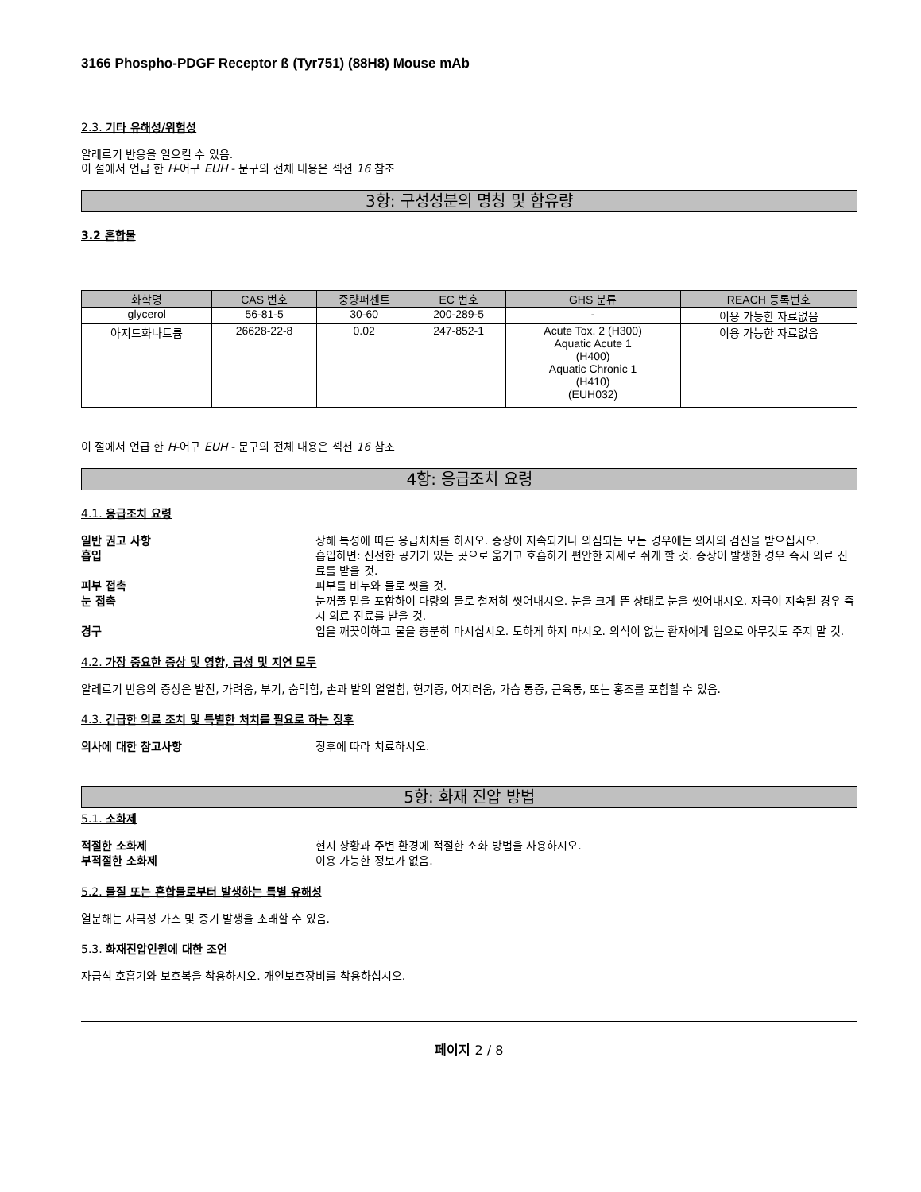3166 Phospho-PDGF Receptor ß (Tyr751) (88H8) Mouse mAb
2.3. 기타 유해성/위험성
알레르기 반응을 일으킬 수 있음.
이 절에서 언급 한 H-어구 EUH - 문구의 전체 내용은 섹션 16 참조
3항: 구성성분의 명칭 및 함유량
3.2 혼합물
| 화학명 | CAS 번호 | 중량퍼센트 | EC 번호 | GHS 분류 | REACH 등록번호 |
| --- | --- | --- | --- | --- | --- |
| glycerol | 56-81-5 | 30-60 | 200-289-5 | - | 이용 가능한 자료없음 |
| 아지드화나트륨 | 26628-22-8 | 0.02 | 247-852-1 | Acute Tox. 2 (H300) Aquatic Acute 1 (H400) Aquatic Chronic 1 (H410) (EUH032) | 이용 가능한 자료없음 |
이 절에서 언급 한 H-어구 EUH - 문구의 전체 내용은 섹션 16 참조
4항: 응급조치 요령
4.1. 응급조치 요령
일반 권고 사항 상해 특성에 따른 응급처치를 하시오. 증상이 지속되거나 의심되는 모든 경우에는 의사의 검진을 받으십시오.
흡입 흡입하면: 신선한 공기가 있는 곳으로 옮기고 호흡하기 편안한 자세로 쉬게 할 것. 증상이 발생한 경우 즉시 의료 진료를 받을 것.
피부 접촉 피부를 비누와 물로 씻을 것.
눈 접촉 눈꺼풀 밑을 포함하여 다량의 물로 철저히 씻어내시오. 눈을 크게 뜬 상태로 눈을 씻어내시오. 자극이 지속될 경우 즉시 의료 진료를 받을 것.
경구 입을 깨끗이하고 물을 충분히 마시십시오. 토하게 하지 마시오. 의식이 없는 환자에게 입으로 아무것도 주지 말 것.
4.2. 가장 중요한 증상 및 영향, 급성 및 지연 모두
알레르기 반응의 증상은 발진, 가려움, 부기, 숨막힘, 손과 발의 얼얼함, 현기증, 어지러움, 가슴 통증, 근육통, 또는 홍조를 포함할 수 있음.
4.3. 긴급한 의료 조치 및 특별한 처치를 필요로 하는 징후
의사에 대한 참고사항 징후에 따라 치료하시오.
5항: 화재 진압 방법
5.1. 소화제
적절한 소화제 현지 상황과 주변 환경에 적절한 소화 방법을 사용하시오.
부적절한 소화제 이용 가능한 정보가 없음.
5.2. 물질 또는 혼합물로부터 발생하는 특별 유해성
열분해는 자극성 가스 및 증기 발생을 초래할 수 있음.
5.3. 화재진압인원에 대한 조언
자급식 호흡기와 보호복을 착용하시오. 개인보호장비를 착용하십시오.
페이지 2 / 8